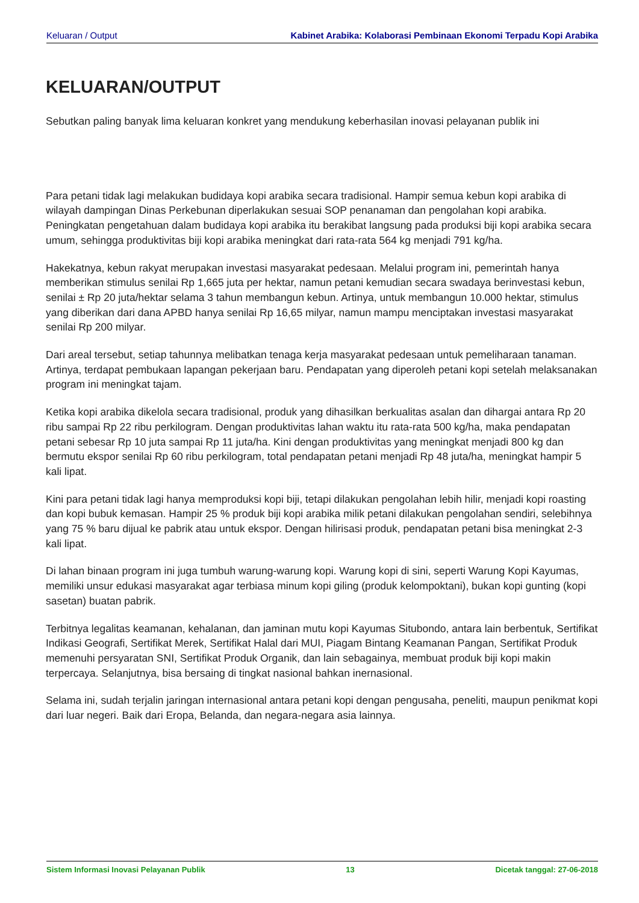Keluaran / Output Kabinet Arabika: Kolaborasi Pembinaan Ekonomi Terpadu Kopi Arabika
KELUARAN/OUTPUT
Sebutkan paling banyak lima keluaran konkret yang mendukung keberhasilan inovasi pelayanan publik ini
Para petani tidak lagi melakukan budidaya kopi arabika secara tradisional. Hampir semua kebun kopi arabika di wilayah dampingan Dinas Perkebunan diperlakukan sesuai SOP penanaman dan pengolahan kopi arabika. Peningkatan pengetahuan dalam budidaya kopi arabika itu berakibat langsung pada produksi biji kopi arabika secara umum, sehingga produktivitas biji kopi arabika meningkat dari rata-rata 564 kg menjadi 791 kg/ha.
Hakekatnya, kebun rakyat merupakan investasi masyarakat pedesaan. Melalui program ini, pemerintah hanya memberikan stimulus senilai Rp 1,665 juta per hektar, namun petani kemudian secara swadaya berinvestasi kebun, senilai ± Rp 20 juta/hektar selama 3 tahun membangun kebun. Artinya, untuk membangun 10.000 hektar, stimulus yang diberikan dari dana APBD hanya senilai Rp 16,65 milyar, namun mampu menciptakan investasi masyarakat senilai Rp 200 milyar.
Dari areal tersebut, setiap tahunnya melibatkan tenaga kerja masyarakat pedesaan untuk pemeliharaan tanaman. Artinya, terdapat pembukaan lapangan pekerjaan baru. Pendapatan yang diperoleh petani kopi setelah melaksanakan program ini meningkat tajam.
Ketika kopi arabika dikelola secara tradisional, produk yang dihasilkan berkualitas asalan dan dihargai antara Rp 20 ribu sampai Rp 22 ribu perkilogram. Dengan produktivitas lahan waktu itu rata-rata 500 kg/ha, maka pendapatan petani sebesar Rp 10 juta sampai Rp 11 juta/ha. Kini dengan produktivitas yang meningkat menjadi 800 kg dan bermutu ekspor senilai Rp 60 ribu perkilogram, total pendapatan petani menjadi Rp 48 juta/ha, meningkat hampir 5 kali lipat.
Kini para petani tidak lagi hanya memproduksi kopi biji, tetapi dilakukan pengolahan lebih hilir, menjadi kopi roasting dan kopi bubuk kemasan. Hampir 25 % produk biji kopi arabika milik petani dilakukan pengolahan sendiri, selebihnya yang 75 % baru dijual ke pabrik atau untuk ekspor. Dengan hilirisasi produk, pendapatan petani bisa meningkat 2-3 kali lipat.
Di lahan binaan program ini juga tumbuh warung-warung kopi. Warung kopi di sini, seperti Warung Kopi Kayumas, memiliki unsur edukasi masyarakat agar terbiasa minum kopi giling (produk kelompoktani), bukan kopi gunting (kopi sasetan) buatan pabrik.
Terbitnya legalitas keamanan, kehalanan, dan jaminan mutu kopi Kayumas Situbondo, antara lain berbentuk, Sertifikat Indikasi Geografi, Sertifikat Merek, Sertifikat Halal dari MUI, Piagam Bintang Keamanan Pangan, Sertifikat Produk memenuhi persyaratan SNI, Sertifikat Produk Organik, dan lain sebagainya, membuat produk biji kopi makin terpercaya. Selanjutnya, bisa bersaing di tingkat nasional bahkan inernasional.
Selama ini, sudah terjalin jaringan internasional antara petani kopi dengan pengusaha, peneliti, maupun penikmat kopi dari luar negeri. Baik dari Eropa, Belanda, dan negara-negara asia lainnya.
Sistem Informasi Inovasi Pelayanan Publik 13 Dicetak tanggal: 27-06-2018